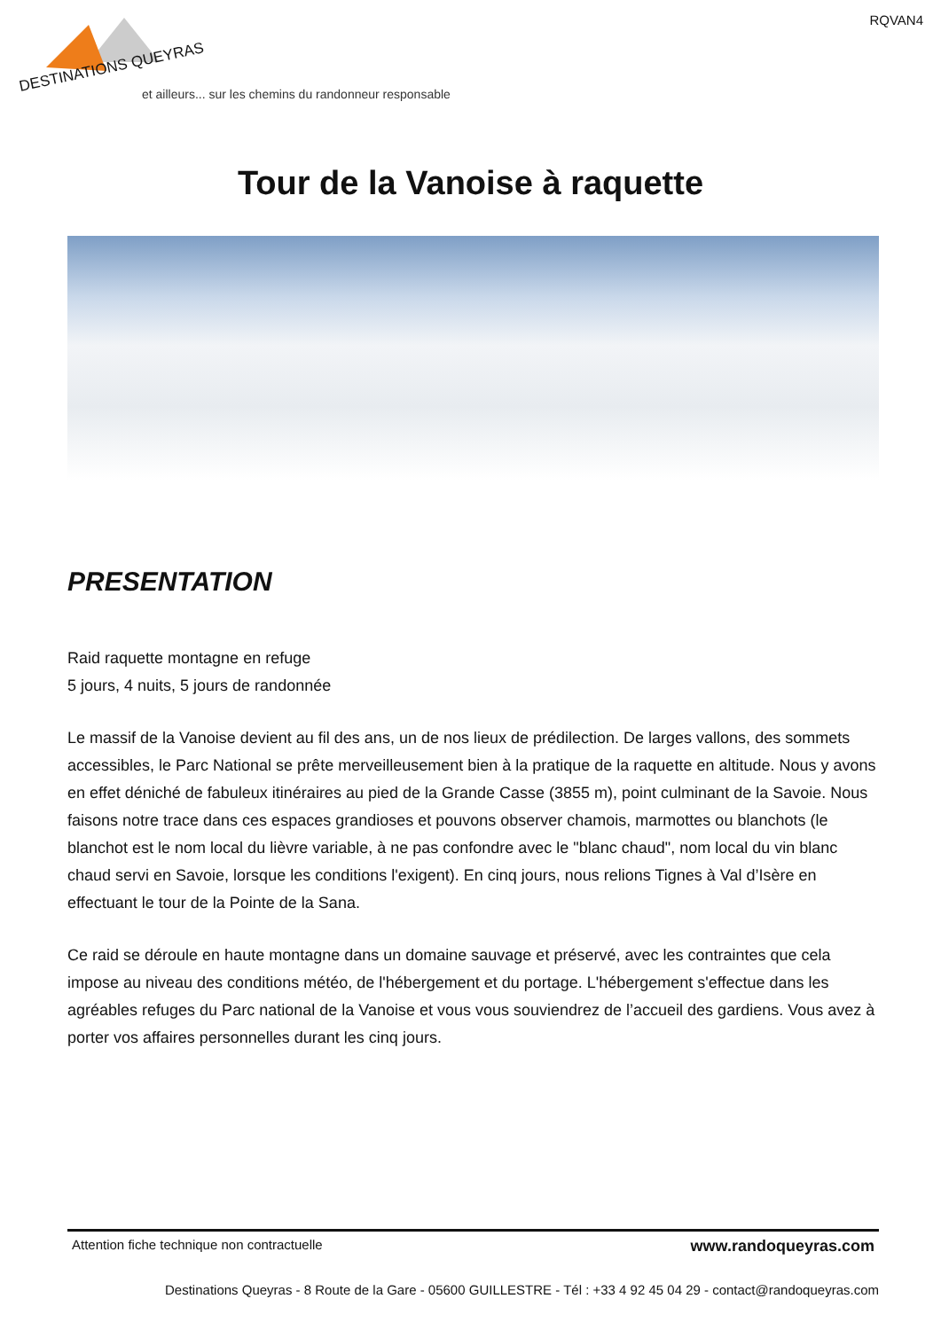RQVAN4
DESTINATIONS QUEYRAS
et ailleurs... sur les chemins du randonneur responsable
Tour de la Vanoise à raquette
PRESENTATION
Raid raquette montagne en refuge
5 jours, 4 nuits, 5 jours de randonnée
Le massif de la Vanoise devient au fil des ans, un de nos lieux de prédilection. De larges vallons, des sommets accessibles, le Parc National se prête merveilleusement bien à la pratique de la raquette en altitude. Nous y avons en effet déniché de fabuleux itinéraires au pied de la Grande Casse (3855 m), point culminant de la Savoie. Nous faisons notre trace dans ces espaces grandioses et pouvons observer chamois, marmottes ou blanchots (le blanchot est le nom local du lièvre variable, à ne pas confondre avec le "blanc chaud", nom local du vin blanc chaud servi en Savoie, lorsque les conditions l'exigent). En cinq jours, nous relions Tignes à Val d’Isère en effectuant le tour de la Pointe de la Sana.
Ce raid se déroule en haute montagne dans un domaine sauvage et préservé, avec les contraintes que cela impose au niveau des conditions météo, de l'hébergement et du portage. L'hébergement s'effectue dans les agréables refuges du Parc national de la Vanoise et vous vous souviendrez de l’accueil des gardiens. Vous avez à porter vos affaires personnelles durant les cinq jours.
Attention fiche technique non contractuelle www.randoqueyras.com
Destinations Queyras - 8 Route de la Gare - 05600 GUILLESTRE - Tél : +33 4 92 45 04 29 - contact@randoqueyras.com